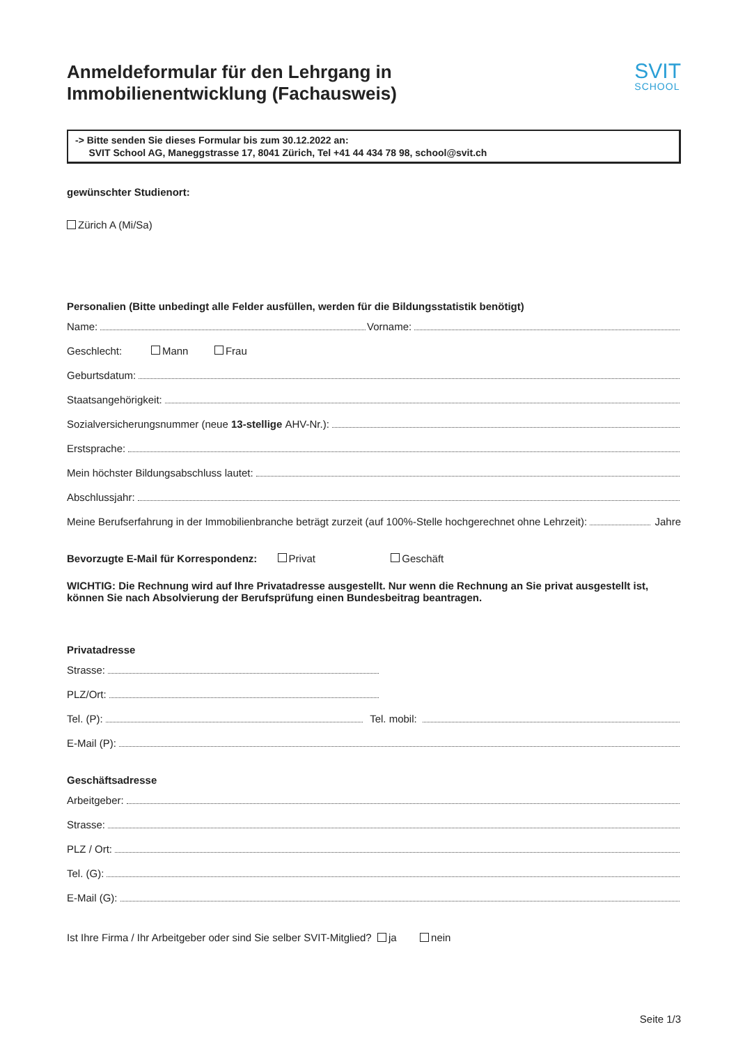Anmeldeformular für den Lehrgang in
Immobilienentwicklung (Fachausweis)
SVIT
SCHOOL
-> Bitte senden Sie dieses Formular bis zum 30.12.2022 an:
SVIT School AG, Maneggstrasse 17, 8041 Zürich, Tel +41 44 434 78 98, school@svit.ch
gewünschter Studienort:
Zürich A (Mi/Sa)
Personalien (Bitte unbedingt alle Felder ausfüllen, werden für die Bildungsstatistik benötigt)
Name: Vorname:
Geschlecht: Mann Frau
Geburtsdatum:
Staatsangehörigkeit:
Sozialversicherungsnummer (neue 13-stellige AHV-Nr.):
Erstsprache:
Mein höchster Bildungsabschluss lautet:
Abschlussjahr:
Meine Berufserfahrung in der Immobilienbranche beträgt zurzeit (auf 100%-Stelle hochgerechnet ohne Lehrzeit): Jahre
Bevorzugte E-Mail für Korrespondenz: Privat Geschäft
WICHTIG: Die Rechnung wird auf Ihre Privatadresse ausgestellt. Nur wenn die Rechnung an Sie privat ausgestellt ist, können Sie nach Absolvierung der Berufsprüfung einen Bundesbeitrag beantragen.
Privatadresse
Strasse:
PLZ/Ort:
Tel. (P): Tel. mobil:
E-Mail (P):
Geschäftsadresse
Arbeitgeber:
Strasse:
PLZ / Ort:
Tel. (G):
E-Mail (G):
Ist Ihre Firma / Ihr Arbeitgeber oder sind Sie selber SVIT-Mitglied? ja nein
Seite 1/3